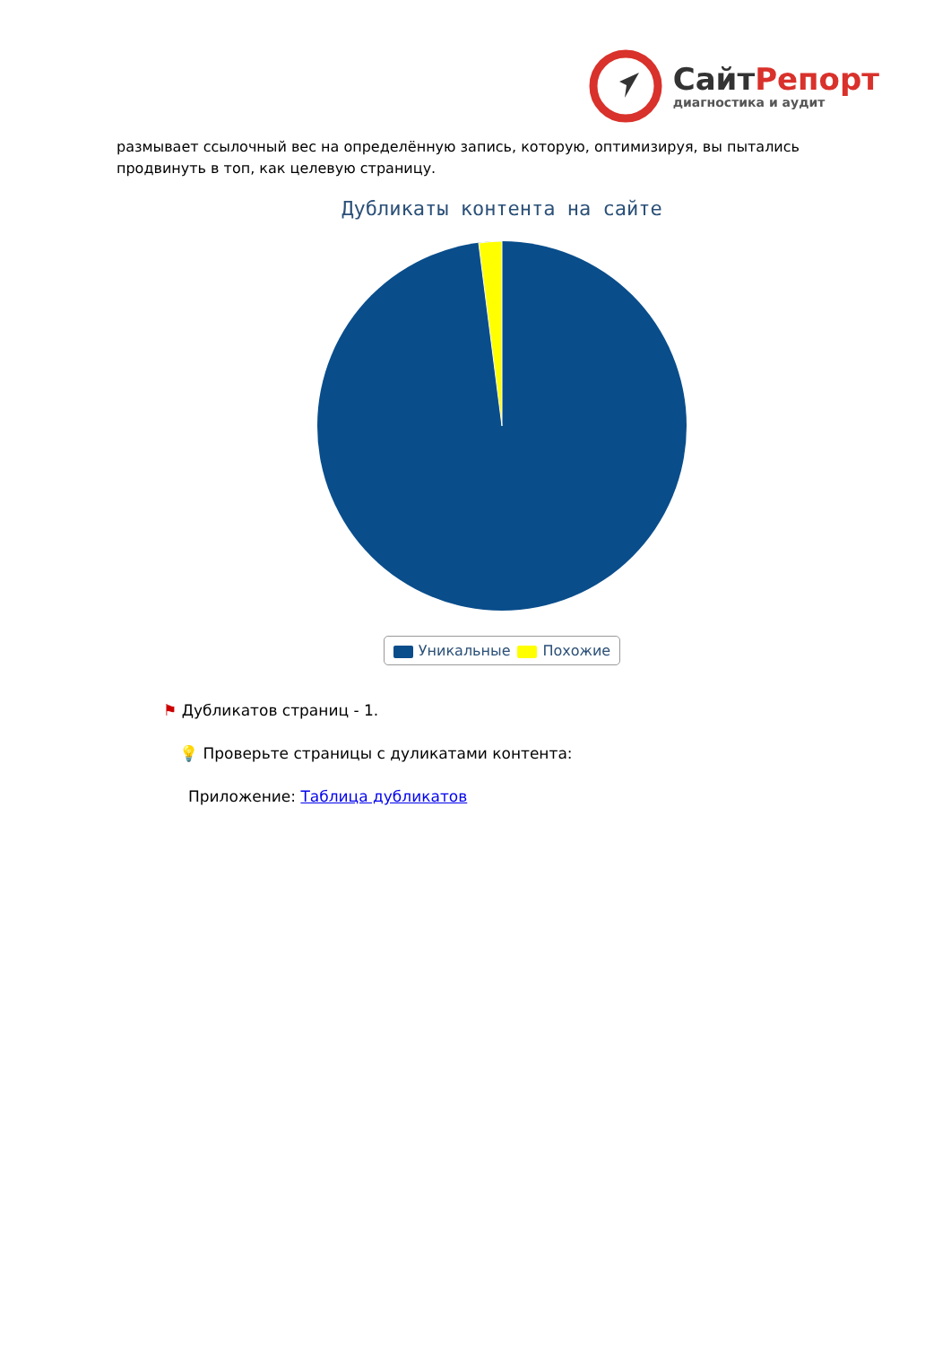СайтРепорт
диагностика и аудит
размывает ссылочный вес на определённую запись, которую, оптимизируя, вы пытались продвинуть в топ, как целевую страницу.
Дубликаты контента на сайте
Уникальные Похожие
⚑ Дубликатов страниц - 1.
💡 Проверьте страницы с дуликатами контента:
Приложение: Таблица дубликатов